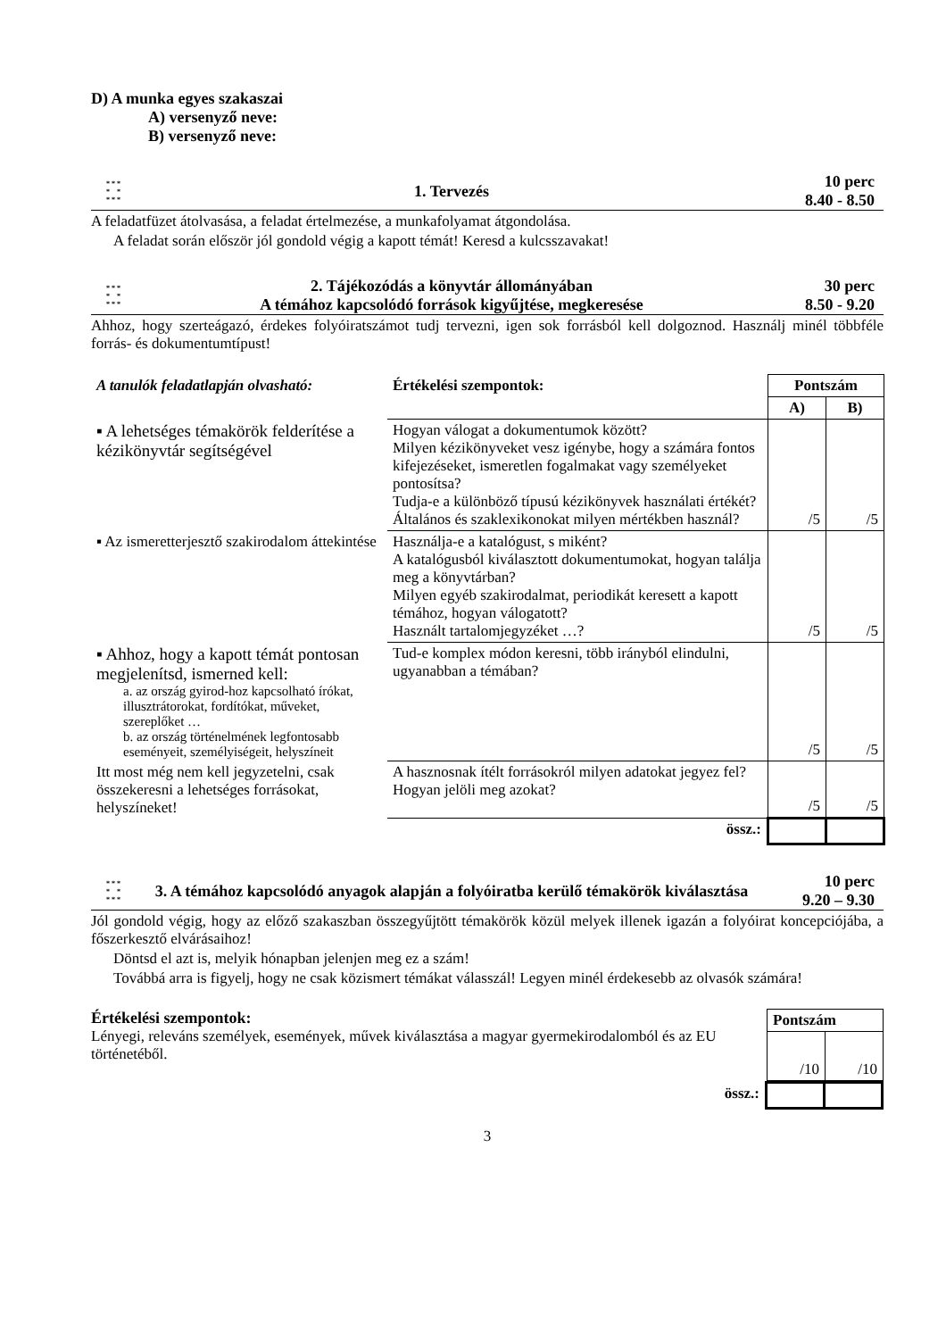D) A munka egyes szakaszai
A) versenyző neve:
B) versenyző neve:
* * *
* *
* * *
1. Tervezés
10 perc
8.40 - 8.50
A feladatfüzet átolvasása, a feladat értelmezése, a munkafolyamat átgondolása.
A feladat során először jól gondold végig a kapott témát! Keresd a kulcsszavakat!
* * *
* *
* * *
2. Tájékozódás a könyvtár állományában
A témához kapcsolódó források kigyűjtése, megkeresése
30 perc
8.50 - 9.20
Ahhoz, hogy szerteágazó, érdekes folyóiratszámot tudj tervezni, igen sok forrásból kell dolgoznod. Használj minél többféle forrás- és dokumentumtípust!
| A tanulók feladatlapján olvasható: | Értékelési szempontok: | Pontszám | |
| | | A) | B) |
| ▪ A lehetséges témakörök felderítése a kézikönyvtár segítségével | Hogyan válogat a dokumentumok között? Milyen kézikönyveket vesz igénybe, hogy a számára fontos kifejezéseket, ismeretlen fogalmakat vagy személyeket pontosítsa? Tudja-e a különböző típusú kézikönyvek használati értékét? Általános és szaklexikonokat milyen mértékben használ? | /5 | /5 |
| ▪ Az ismeretterjesztő szakirodalom áttekintése | Használja-e a katalógust, s miként? A katalógusból kiválasztott dokumentumokat, hogyan találja meg a könyvtárban? Milyen egyéb szakirodalmat, periodikát keresett a kapott témához, hogyan válogatott? Használt tartalomjegyzéket …? | /5 | /5 |
| ▪ Ahhoz, hogy a kapott témát pontosan megjelenítsd, ismerned kell: a. az ország gyirod-hoz kapcsolható írókat, illusztrátorokat, fordítókat, műveket, szereplőket … b. az ország történelmének legfontosabb eseményeit, személyiségeit, helyszíneit | Tud-e komplex módon keresni, több irányból elindulni, ugyanabban a témában? | /5 | /5 |
| Itt most még nem kell jegyzetelni, csak összekeresni a lehetséges forrásokat, helyszíneket! | A hasznosnak ítélt forrásokról milyen adatokat jegyez fel? Hogyan jelöli meg azokat? | /5 | /5 |
| | össz.: | | |
* * *
* *
* * *
3. A témához kapcsolódó anyagok alapján a folyóiratba kerülő témakörök kiválasztása
10 perc
9.20 – 9.30
Jól gondold végig, hogy az előző szakaszban összegyűjtött témakörök közül melyek illenek igazán a folyóirat koncepciójába, a főszerkesztő elvárásaihoz!
Döntsd el azt is, melyik hónapban jelenjen meg ez a szám!
Továbbá arra is figyelj, hogy ne csak közismert témákat válasszál! Legyen minél érdekesebb az olvasók számára!
Értékelési szempontok:
Lényegi, releváns személyek, események, művek kiválasztása a magyar gyermekirodalomból és az EU történetéből.
| Pontszám | |
| --- | --- |
| /10 | /10 |
| össz.: | | |
3